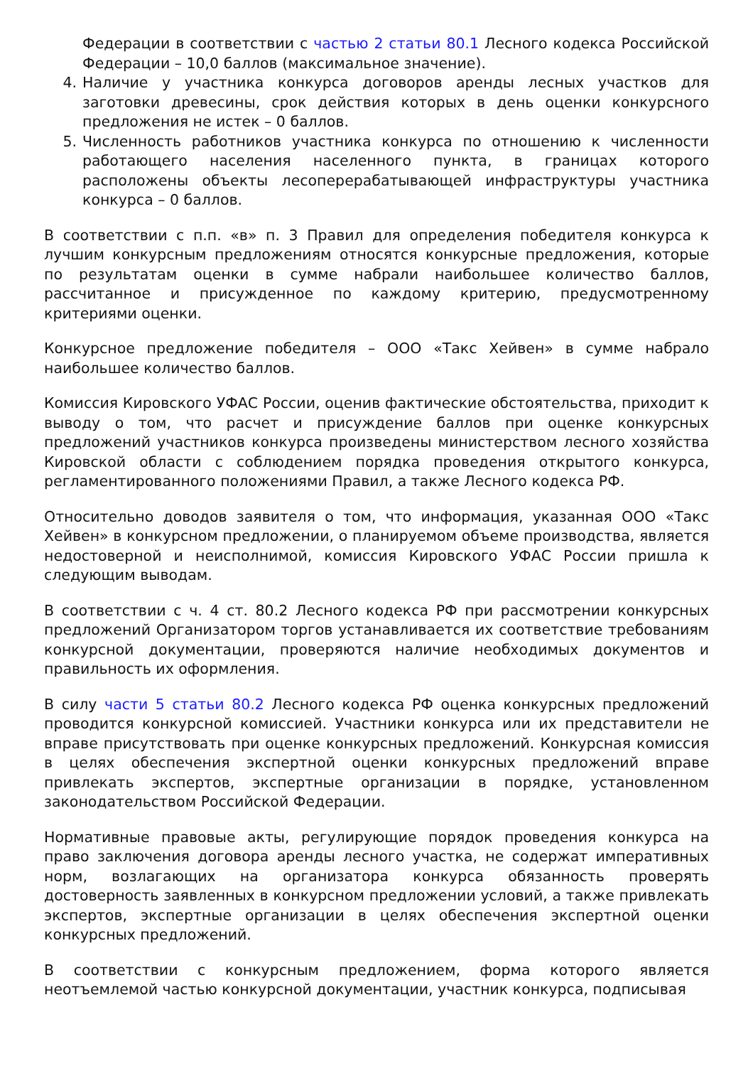Федерации в соответствии с частью 2 статьи 80.1 Лесного кодекса Российской Федерации – 10,0 баллов (максимальное значение).
4. Наличие у участника конкурса договоров аренды лесных участков для заготовки древесины, срок действия которых в день оценки конкурсного предложения не истек – 0 баллов.
5. Численность работников участника конкурса по отношению к численности работающего населения населенного пункта, в границах которого расположены объекты лесоперерабатывающей инфраструктуры участника конкурса – 0 баллов.
В соответствии с п.п. «в» п. 3 Правил для определения победителя конкурса к лучшим конкурсным предложениям относятся конкурсные предложения, которые по результатам оценки в сумме набрали наибольшее количество баллов, рассчитанное и присужденное по каждому критерию, предусмотренному критериями оценки.
Конкурсное предложение победителя – ООО «Такс Хейвен» в сумме набрало наибольшее количество баллов.
Комиссия Кировского УФАС России, оценив фактические обстоятельства, приходит к выводу о том, что расчет и присуждение баллов при оценке конкурсных предложений участников конкурса произведены министерством лесного хозяйства Кировской области с соблюдением порядка проведения открытого конкурса, регламентированного положениями Правил, а также Лесного кодекса РФ.
Относительно доводов заявителя о том, что информация, указанная ООО «Такс Хейвен» в конкурсном предложении, о планируемом объеме производства, является недостоверной и неисполнимой, комиссия Кировского УФАС России пришла к следующим выводам.
В соответствии с ч. 4 ст. 80.2 Лесного кодекса РФ при рассмотрении конкурсных предложений Организатором торгов устанавливается их соответствие требованиям конкурсной документации, проверяются наличие необходимых документов и правильность их оформления.
В силу части 5 статьи 80.2 Лесного кодекса РФ оценка конкурсных предложений проводится конкурсной комиссией. Участники конкурса или их представители не вправе присутствовать при оценке конкурсных предложений. Конкурсная комиссия в целях обеспечения экспертной оценки конкурсных предложений вправе привлекать экспертов, экспертные организации в порядке, установленном законодательством Российской Федерации.
Нормативные правовые акты, регулирующие порядок проведения конкурса на право заключения договора аренды лесного участка, не содержат императивных норм, возлагающих на организатора конкурса обязанность проверять достоверность заявленных в конкурсном предложении условий, а также привлекать экспертов, экспертные организации в целях обеспечения экспертной оценки конкурсных предложений.
В соответствии с конкурсным предложением, форма которого является неотъемлемой частью конкурсной документации, участник конкурса, подписывая